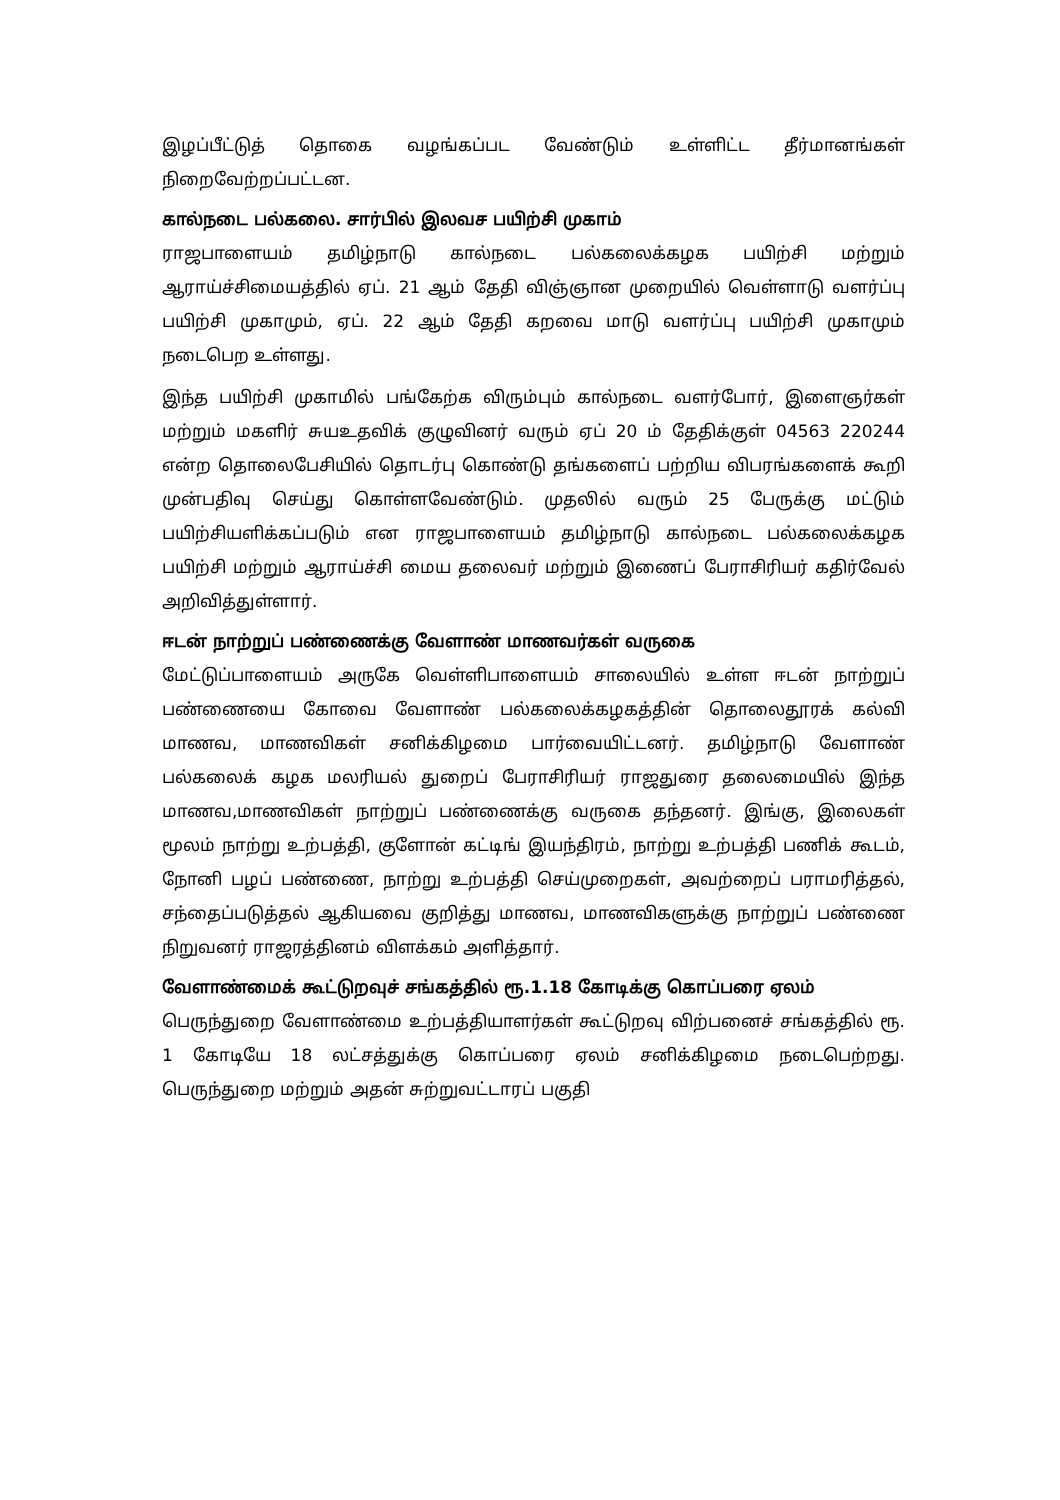இழப்பீட்டுத் தொகை வழங்கப்பட வேண்டும் உள்ளிட்ட தீர்மானங்கள் நிறைவேற்றப்பட்டன.
கால்நடை பல்கலை. சார்பில் இலவச பயிற்சி முகாம்
ராஜபாளையம் தமிழ்நாடு கால்நடை பல்கலைக்கழக பயிற்சி மற்றும் ஆராய்ச்சிமையத்தில் ஏப். 21 ஆம் தேதி விஞ்ஞான முறையில் வெள்ளாடு வளர்ப்பு பயிற்சி முகாமும், ஏப். 22 ஆம் தேதி கறவை மாடு வளர்ப்பு பயிற்சி முகாமும் நடைபெற உள்ளது.
இந்த பயிற்சி முகாமில் பங்கேற்க விரும்பும் கால்நடை வளர்போர், இளைஞர்கள் மற்றும் மகளிர் சுயஉதவிக் குழுவினர் வரும் ஏப் 20 ம் தேதிக்குள் 04563 220244 என்ற தொலைபேசியில் தொடர்பு கொண்டு தங்களைப் பற்றிய விபரங்களைக் கூறி முன்பதிவு செய்து கொள்ளவேண்டும். முதலில் வரும் 25 பேருக்கு மட்டும் பயிற்சியளிக்கப்படும் என ராஜபாளையம் தமிழ்நாடு கால்நடை பல்கலைக்கழக பயிற்சி மற்றும் ஆராய்ச்சி மைய தலைவர் மற்றும் இணைப் பேராசிரியர் கதிர்வேல் அறிவித்துள்ளார்.
ஈடன் நாற்றுப் பண்ணைக்கு வேளாண் மாணவர்கள் வருகை
மேட்டுப்பாளையம் அருகே வெள்ளிபாளையம் சாலையில் உள்ள ஈடன் நாற்றுப் பண்ணையை கோவை வேளாண் பல்கலைக்கழகத்தின் தொலைதூரக் கல்வி மாணவ, மாணவிகள் சனிக்கிழமை பார்வையிட்டனர். தமிழ்நாடு வேளாண் பல்கலைக் கழக மலரியல் துறைப் பேராசிரியர் ராஜதுரை தலைமையில் இந்த மாணவ,மாணவிகள் நாற்றுப் பண்ணைக்கு வருகை தந்தனர். இங்கு, இலைகள் மூலம் நாற்று உற்பத்தி, குளோன் கட்டிங் இயந்திரம், நாற்று உற்பத்தி பணிக் கூடம், நோனி பழப் பண்ணை, நாற்று உற்பத்தி செய்முறைகள், அவற்றைப் பராமரித்தல், சந்தைப்படுத்தல் ஆகியவை குறித்து மாணவ, மாணவிகளுக்கு நாற்றுப் பண்ணை நிறுவனர் ராஜரத்தினம் விளக்கம் அளித்தார்.
வேளாண்மைக் கூட்டுறவுச் சங்கத்தில் ரூ.1.18 கோடிக்கு கொப்பரை ஏலம்
பெருந்துறை வேளாண்மை உற்பத்தியாளர்கள் கூட்டுறவு விற்பனைச் சங்கத்தில் ரூ. 1 கோடியே 18 லட்சத்துக்கு கொப்பரை ஏலம் சனிக்கிழமை நடைபெற்றது. பெருந்துறை மற்றும் அதன் சுற்றுவட்டாரப் பகுதி